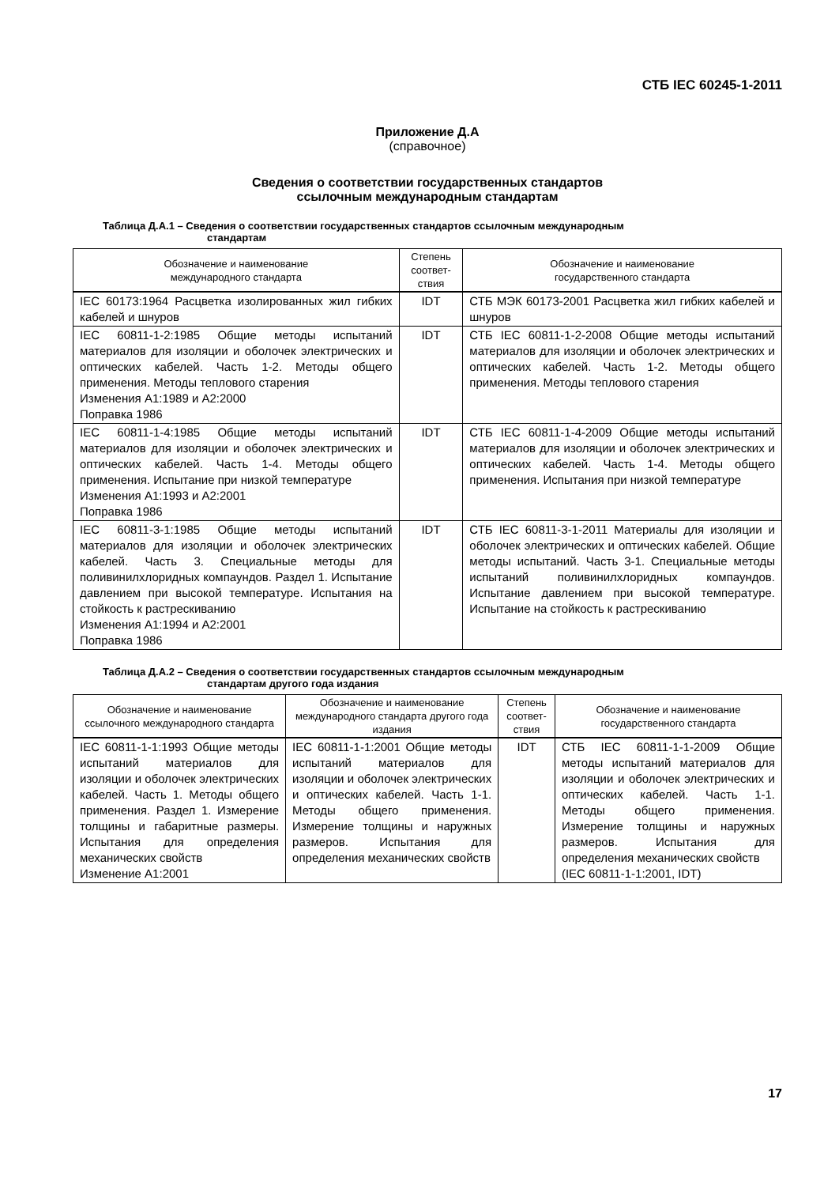СТБ IEC 60245-1-2011
Приложение Д.А
(справочное)
Сведения о соответствии государственных стандартов
ссылочным международным стандартам
Таблица Д.А.1 – Сведения о соответствии государственных стандартов ссылочным международным
стандартам
| Обозначение и наименование международного стандарта | Степень соответ-ствия | Обозначение и наименование государственного стандарта |
| --- | --- | --- |
| IEC 60173:1964 Расцветка изолированных жил гибких кабелей и шнуров | IDT | СТБ МЭК 60173-2001 Расцветка жил гибких кабелей и шнуров |
| IEC 60811-1-2:1985 Общие методы испытаний материалов для изоляции и оболочек электрических и оптических кабелей. Часть 1-2. Методы общего применения. Методы теплового старения Изменения A1:1989 и A2:2000 Поправка 1986 | IDT | СТБ IEC 60811-1-2-2008 Общие методы испытаний материалов для изоляции и оболочек электрических и оптических кабелей. Часть 1-2. Методы общего применения. Методы теплового старения |
| IEC 60811-1-4:1985 Общие методы испытаний материалов для изоляции и оболочек электрических и оптических кабелей. Часть 1-4. Методы общего применения. Испытание при низкой температуре Изменения A1:1993 и A2:2001 Поправка 1986 | IDT | СТБ IEC 60811-1-4-2009 Общие методы испытаний материалов для изоляции и оболочек электрических и оптических кабелей. Часть 1-4. Методы общего применения. Испытания при низкой температуре |
| IEC 60811-3-1:1985 Общие методы испытаний материалов для изоляции и оболочек электрических кабелей. Часть 3. Специальные методы для поливинилхлоридных компаундов. Раздел 1. Испытание давлением при высокой температуре. Испытания на стойкость к растрескиванию Изменения A1:1994 и A2:2001 Поправка 1986 | IDT | СТБ IEC 60811-3-1-2011 Материалы для изоляции и оболочек электрических и оптических кабелей. Общие методы испытаний. Часть 3-1. Специальные методы испытаний поливинилхлоридных компаундов. Испытание давлением при высокой температуре. Испытание на стойкость к растрескиванию |
Таблица Д.А.2 – Сведения о соответствии государственных стандартов ссылочным международным
стандартам другого года издания
| Обозначение и наименование ссылочного международного стандарта | Обозначение и наименование международного стандарта другого года издания | Степень соответ-ствия | Обозначение и наименование государственного стандарта |
| --- | --- | --- | --- |
| IEC 60811-1-1:1993 Общие методы испытаний материалов для изоляции и оболочек электрических кабелей. Часть 1. Методы общего применения. Раздел 1. Измерение толщины и габаритные размеры. Испытания для определения механических свойств Изменение A1:2001 | IEC 60811-1-1:2001 Общие методы испытаний материалов для изоляции и оболочек электрических и оптических кабелей. Часть 1-1. Методы общего применения. Измерение толщины и наружных размеров. Испытания для определения механических свойств | IDT | СТБ IEC 60811-1-1-2009 Общие методы испытаний материалов для изоляции и оболочек электрических и оптических кабелей. Часть 1-1. Методы общего применения. Измерение толщины и наружных размеров. Испытания для определения механических свойств (IEC 60811-1-1:2001, IDT) |
17